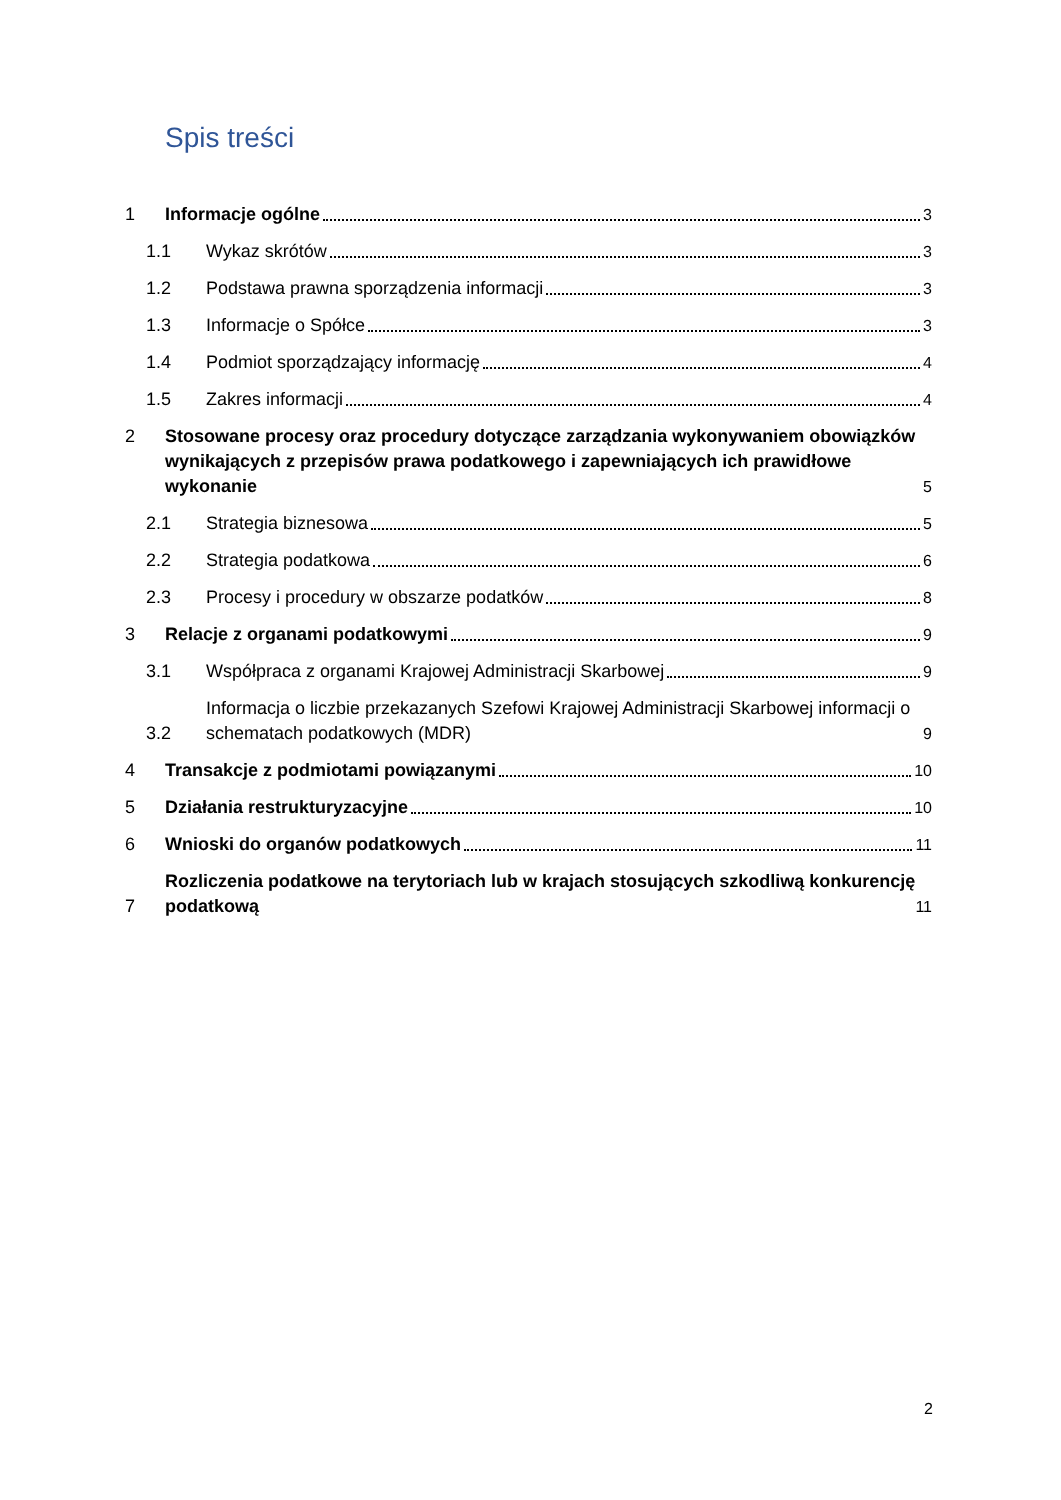Spis treści
1
Informacje ogólne
3
1.1
Wykaz skrótów
3
1.2
Podstawa prawna sporządzenia informacji
3
1.3
Informacje o Spółce
3
1.4
Podmiot sporządzający informację
4
1.5
Zakres informacji
4
2 Stosowane procesy oraz procedury dotyczące zarządzania wykonywaniem obowiązków wynikających z przepisów prawa podatkowego i zapewniających ich prawidłowe wykonanie
5
2.1
Strategia biznesowa
5
2.2
Strategia podatkowa
6
2.3
Procesy i procedury w obszarze podatków
8
3
Relacje z organami podatkowymi
9
3.1
Współpraca z organami Krajowej Administracji Skarbowej
9
3.2
Informacja o liczbie przekazanych Szefowi Krajowej Administracji Skarbowej informacji o schematach podatkowych (MDR)
9
4
Transakcje z podmiotami powiązanymi
10
5
Działania restrukturyzacyjne
10
6
Wnioski do organów podatkowych
11
7
Rozliczenia podatkowe na terytoriach lub w krajach stosujących szkodliwą konkurencję podatkową
11
2